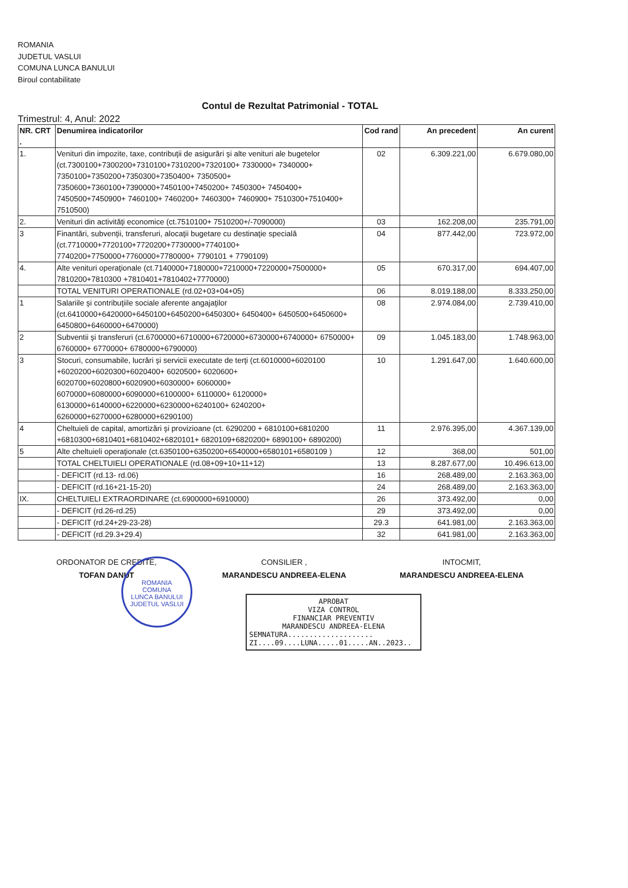ROMANIA
JUDETUL VASLUI
COMUNA LUNCA BANULUI
Biroul contabilitate
Contul de Rezultat Patrimonial - TOTAL
Trimestrul: 4, Anul: 2022
| NR. CRT . | Denumirea indicatorilor | Cod rand | An precedent | An curent |
| --- | --- | --- | --- | --- |
| 1. | Venituri din impozite, taxe, contribuţii de asigurări şi alte venituri ale bugetelor (ct.7300100+7300200+7310100+7310200+7320100+ 7330000+ 7340000+ 7350100+7350200+7350300+7350400+ 7350500+ 7350600+7360100+7390000+7450100+7450200+ 7450300+ 7450400+ 7450500+7450900+ 7460100+ 7460200+ 7460300+ 7460900+ 7510300+7510400+ 7510500) | 02 | 6.309.221,00 | 6.679.080,00 |
| 2. | Venituri din activităţi economice (ct.7510100+ 7510200+/-7090000) | 03 | 162.208,00 | 235.791,00 |
| 3 | Finantări, subvenţii, transferuri, alocaţii bugetare cu destinaţie specială (ct.7710000+7720100+7720200+7730000+7740100+ 7740200+7750000+7760000+7780000+ 7790101 + 7790109) | 04 | 877.442,00 | 723.972,00 |
| 4. | Alte venituri operaţionale (ct.7140000+7180000+7210000+7220000+7500000+ 7810200+7810300 +7810401+7810402+7770000) | 05 | 670.317,00 | 694.407,00 |
| | TOTAL VENITURI OPERATIONALE (rd.02+03+04+05) | 06 | 8.019.188,00 | 8.333.250,00 |
| 1 | Salariile şi contribuţiile sociale aferente angajaţilor (ct.6410000+6420000+6450100+6450200+6450300+ 6450400+ 6450500+6450600+ 6450800+6460000+6470000) | 08 | 2.974.084,00 | 2.739.410,00 |
| 2 | Subventii şi transferuri (ct.6700000+6710000+6720000+6730000+6740000+ 6750000+ 6760000+ 6770000+ 6780000+6790000) | 09 | 1.045.183,00 | 1.748.963,00 |
| 3 | Stocuri, consumabile, lucrări şi servicii executate de terţi (ct.6010000+6020100 +6020200+6020300+6020400+ 6020500+ 6020600+ 6020700+6020800+6020900+6030000+ 6060000+ 6070000+6080000+6090000+6100000+ 6110000+ 6120000+ 6130000+6140000+6220000+6230000+6240100+ 6240200+ 6260000+6270000+6280000+6290100) | 10 | 1.291.647,00 | 1.640.600,00 |
| 4 | Cheltuieli de capital, amortizări şi provizioane (ct. 6290200 + 6810100+6810200 +6810300+6810401+6810402+6820101+ 6820109+6820200+ 6890100+ 6890200) | 11 | 2.976.395,00 | 4.367.139,00 |
| 5 | Alte cheltuieli operaţionale (ct.6350100+6350200+6540000+6580101+6580109 ) | 12 | 368,00 | 501,00 |
| | TOTAL CHELTUIELI OPERATIONALE (rd.08+09+10+11+12) | 13 | 8.287.677,00 | 10.496.613,00 |
| | - DEFICIT (rd.13- rd.06) | 16 | 268.489,00 | 2.163.363,00 |
| | - DEFICIT (rd.16+21-15-20) | 24 | 268.489,00 | 2.163.363,00 |
| IX. | CHELTUIELI EXTRAORDINARE (ct.6900000+6910000) | 26 | 373.492,00 | 0,00 |
| | - DEFICIT (rd.26-rd.25) | 29 | 373.492,00 | 0,00 |
| | - DEFICIT (rd.24+29-23-28) | 29.3 | 641.981,00 | 2.163.363,00 |
| | - DEFICIT (rd.29.3+29.4) | 32 | 641.981,00 | 2.163.363,00 |
ORDONATOR DE CREDITE,
TOFAN DANUT
CONSILIER ,
MARANDESCU ANDREEA-ELENA
INTOCMIT,
MARANDESCU ANDREEA-ELENA
ROMANIA
COMUNA
LUNCA BANULUI
JUDETUL VASLUI
APROBAT
VIZA CONTROL
FINANCIAR PREVENTIV
MARANDESCU ANDREEA-ELENA
SEMNATURA....................
ZI....09....LUNA.....01.....AN..2023..